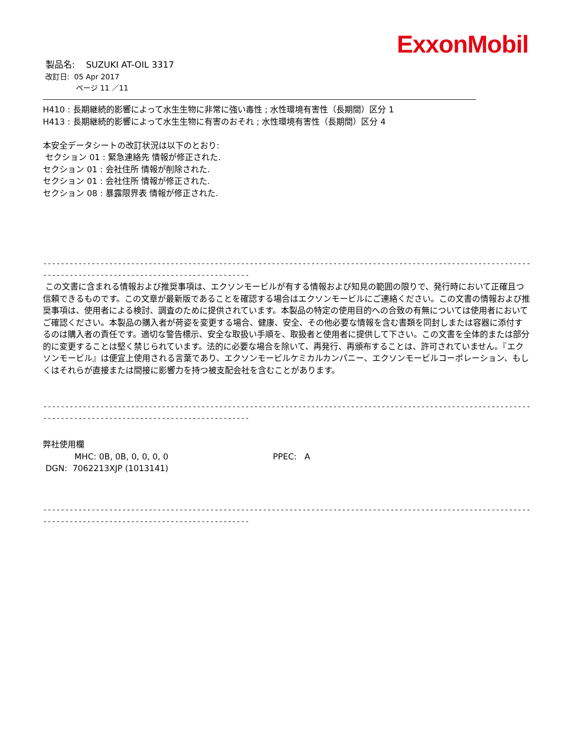ExxonMobil
製品名: SUZUKI AT-OIL 3317
改訂日: 05 Apr 2017
ページ 11 ／11
H410 : 長期継続的影響によって水生生物に非常に強い毒性 ; 水性環境有害性（長期間）区分 1
H413 : 長期継続的影響によって水生生物に有害のおそれ ; 水性環境有害性（長期間）区分 4
本安全データシートの改訂状況は以下のとおり:
セクション 01 : 緊急連絡先 情報が修正された.
セクション 01 : 会社住所 情報が削除された.
セクション 01 : 会社住所 情報が修正された.
セクション 08 : 暴露限界表 情報が修正された.
-----------------------------------------------------------------------------------------------------------------
-----------------------------------------------
この文書に含まれる情報および推奨事項は、エクソンモービルが有する情報および知見の範囲の限りで、発行時において正確且つ信頼できるものです。この文章が最新版であることを確認する場合はエクソンモービルにご連絡ください。この文書の情報および推奨事項は、使用者による検討、調査のために提供されています。本製品の特定の使用目的への合致の有無については使用者においてご確認ください。本製品の購入者が荷姿を変更する場合、健康、安全、その他必要な情報を含む書類を同封しまたは容器に添付するのは購入者の責任です。適切な警告標示、安全な取扱い手順を、取扱者と使用者に提供して下さい。この文書を全体的または部分的に変更することは堅く禁じられています。法的に必要な場合を除いて、再発行、再頒布することは、許可されていません。『エクソンモービル』は便宜上使用される言葉であり、エクソンモービルケミカルカンパニー、エクソンモービルコーポレーション、もしくはそれらが直接または間接に影響力を持つ被支配会社を含むことがあります。
-----------------------------------------------------------------------------------------------------------------
-----------------------------------------------
弊社使用欄
MHC: 0B, 0B, 0, 0, 0, 0 PPEC: A
DGN: 7062213XJP (1013141)
-----------------------------------------------------------------------------------------------------------------
-----------------------------------------------